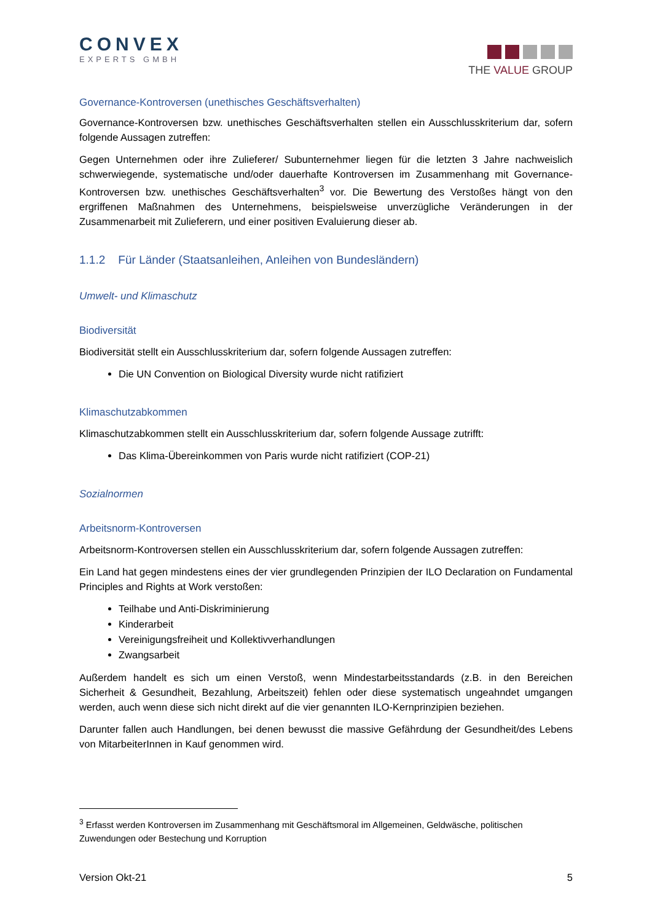CONVEX
EXPERTS GMBH
THE VALUE GROUP
Governance-Kontroversen (unethisches Geschäftsverhalten)
Governance-Kontroversen bzw. unethisches Geschäftsverhalten stellen ein Ausschlusskriterium dar, sofern folgende Aussagen zutreffen:
Gegen Unternehmen oder ihre Zulieferer/ Subunternehmer liegen für die letzten 3 Jahre nachweislich schwerwiegende, systematische und/oder dauerhafte Kontroversen im Zusammenhang mit Governance-Kontroversen bzw. unethisches Geschäftsverhalten<sup>3</sup> vor. Die Bewertung des Verstoßes hängt von den ergriffenen Maßnahmen des Unternehmens, beispielsweise unverzügliche Veränderungen in der Zusammenarbeit mit Zulieferern, und einer positiven Evaluierung dieser ab.
1.1.2 Für Länder (Staatsanleihen, Anleihen von Bundesländern)
Umwelt- und Klimaschutz
Biodiversität
Biodiversität stellt ein Ausschlusskriterium dar, sofern folgende Aussagen zutreffen:
Die UN Convention on Biological Diversity wurde nicht ratifiziert
Klimaschutzabkommen
Klimaschutzabkommen stellt ein Ausschlusskriterium dar, sofern folgende Aussage zutrifft:
Das Klima-Übereinkommen von Paris wurde nicht ratifiziert (COP-21)
Sozialnormen
Arbeitsnorm-Kontroversen
Arbeitsnorm-Kontroversen stellen ein Ausschlusskriterium dar, sofern folgende Aussagen zutreffen:
Ein Land hat gegen mindestens eines der vier grundlegenden Prinzipien der ILO Declaration on Fundamental Principles and Rights at Work verstoßen:
Teilhabe und Anti-Diskriminierung
Kinderarbeit
Vereinigungsfreiheit und Kollektivverhandlungen
Zwangsarbeit
Außerdem handelt es sich um einen Verstoß, wenn Mindestarbeitsstandards (z.B. in den Bereichen Sicherheit & Gesundheit, Bezahlung, Arbeitszeit) fehlen oder diese systematisch ungeahndet umgangen werden, auch wenn diese sich nicht direkt auf die vier genannten ILO-Kernprinzipien beziehen.
Darunter fallen auch Handlungen, bei denen bewusst die massive Gefährdung der Gesundheit/des Lebens von MitarbeiterInnen in Kauf genommen wird.
<sup>3</sup> Erfasst werden Kontroversen im Zusammenhang mit Geschäftsmoral im Allgemeinen, Geldwäsche, politischen Zuwendungen oder Bestechung und Korruption
Version Okt-21 5